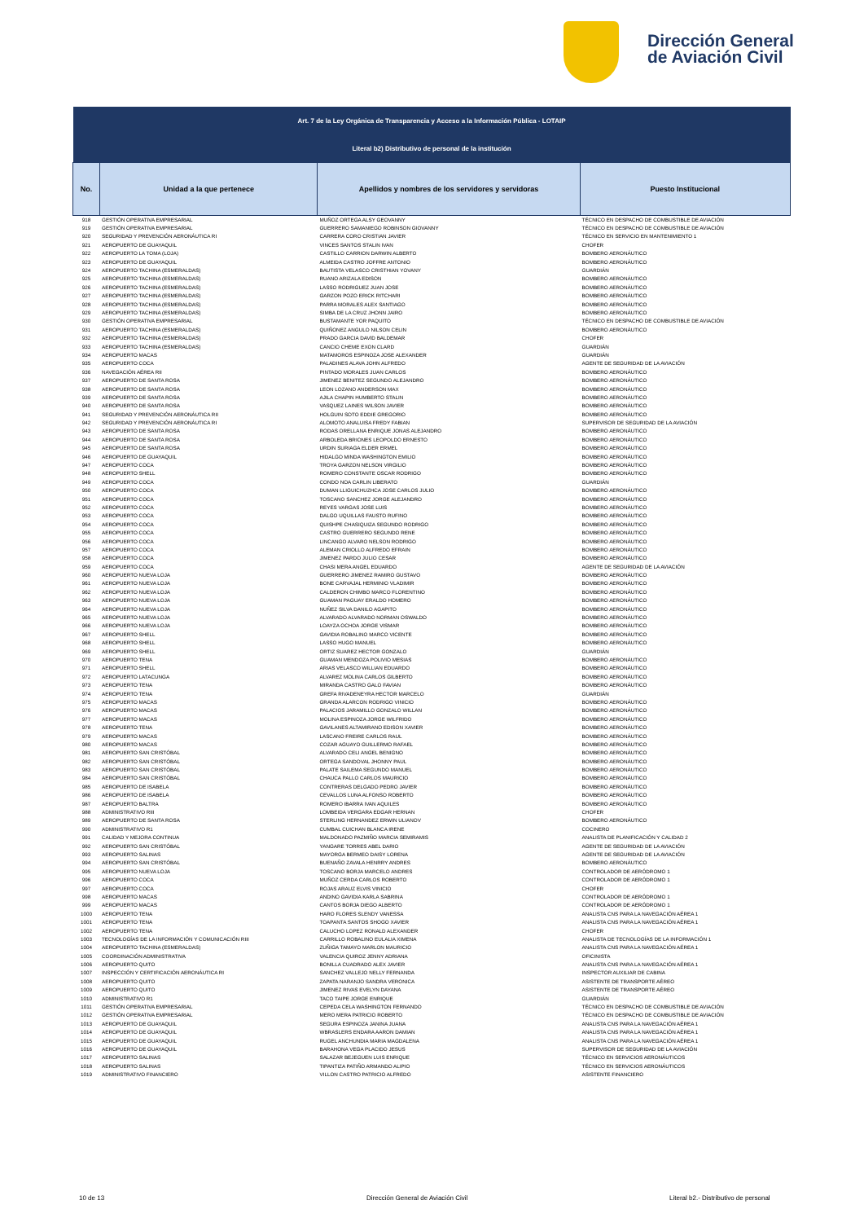Dirección General
de Aviación Civil
| Art. 7 de la Ley Orgánica de Transparencia y Acceso a la Información Pública - LOTAIP | | | |
| --- | --- | --- | --- |
| Literal b2) Distributivo de personal de la institución | | | |
| No. | Unidad a la que pertenece | Apellidos y nombres de los servidores y servidoras | Puesto Institucional |
| 918 | GESTIÓN OPERATIVA EMPRESARIAL | MUÑOZ ORTEGA ALSY GEOVANNY | TÉCNICO EN DESPACHO DE COMBUSTIBLE DE AVIACIÓN |
| 919 | GESTIÓN OPERATIVA EMPRESARIAL | GUERRERO SAMANIEGO ROBINSON GIOVANNY | TÉCNICO EN DESPACHO DE COMBUSTIBLE DE AVIACIÓN |
| 920 | SEGURIDAD Y PREVENCIÓN AERONÁUTICA RI | CARRERA CORO CRISTIAN JAVIER | TÉCNICO EN SERVICIO EN MANTENIMIENTO 1 |
| 921 | AEROPUERTO DE GUAYAQUIL | VINCES SANTOS STALIN IVAN | CHOFER |
| 922 | AEROPUERTO LA TOMA (LOJA) | CASTILLO CARRION DARWIN ALBERTO | BOMBERO AERONÁUTICO |
| 923 | AEROPUERTO DE GUAYAQUIL | ALMEIDA CASTRO JOFFRE ANTONIO | BOMBERO AERONÁUTICO |
| 924 | AEROPUERTO TACHINA (ESMERALDAS) | BAUTISTA VELASCO CRISTHIAN YOVANY | GUARDIÁN |
| 925 | AEROPUERTO TACHINA (ESMERALDAS) | RUANO ARIZALA EDISON | BOMBERO AERONÁUTICO |
| 926 | AEROPUERTO TACHINA (ESMERALDAS) | LASSO RODRIGUEZ JUAN JOSE | BOMBERO AERONÁUTICO |
| 927 | AEROPUERTO TACHINA (ESMERALDAS) | GARZON POZO ERICK RITCHARI | BOMBERO AERONÁUTICO |
| 928 | AEROPUERTO TACHINA (ESMERALDAS) | PARRA MORALES ALEX SANTIAGO | BOMBERO AERONÁUTICO |
| 929 | AEROPUERTO TACHINA (ESMERALDAS) | SIMBA DE LA CRUZ JHONN JAIRO | BOMBERO AERONÁUTICO |
| 930 | GESTIÓN OPERATIVA EMPRESARIAL | BUSTAMANTE YOR PAQUITO | TÉCNICO EN DESPACHO DE COMBUSTIBLE DE AVIACIÓN |
| 931 | AEROPUERTO TACHINA (ESMERALDAS) | QUIÑONEZ ANGULO NILSON CELIN | BOMBERO AERONÁUTICO |
| 932 | AEROPUERTO TACHINA (ESMERALDAS) | PRADO GARCIA DAVID BALDEMAR | CHOFER |
| 933 | AEROPUERTO TACHINA (ESMERALDAS) | CANCIO CHEME EXON CLARD | GUARDIÁN |
| 934 | AEROPUERTO MACAS | MATAMOROS ESPINOZA JOSE ALEXANDER | GUARDIÁN |
| 935 | AEROPUERTO COCA | PALADINES ALAVA JOHN ALFREDO | AGENTE DE SEGURIDAD DE LA AVIACIÓN |
| 936 | NAVEGACIÓN AÉREA RII | PINTADO MORALES JUAN CARLOS | BOMBERO AERONÁUTICO |
| 937 | AEROPUERTO DE SANTA ROSA | JIMENEZ BENITEZ SEGUNDO ALEJANDRO | BOMBERO AERONÁUTICO |
| 938 | AEROPUERTO DE SANTA ROSA | LEON LOZANO ANDERSON MAX | BOMBERO AERONÁUTICO |
| 939 | AEROPUERTO DE SANTA ROSA | AJILA CHAPIN HUMBERTO STALIN | BOMBERO AERONÁUTICO |
| 940 | AEROPUERTO DE SANTA ROSA | VASQUEZ LAINES WILSON JAVIER | BOMBERO AERONÁUTICO |
| 941 | SEGURIDAD Y PREVENCIÓN AERONÁUTICA RII | HOLGUIN SOTO EDDIE GREGORIO | BOMBERO AERONÁUTICO |
| 942 | SEGURIDAD Y PREVENCIÓN AERONÁUTICA RI | ALOMOTO ANALUISA FREDY FABIAN | SUPERVISOR DE SEGURIDAD DE LA AVIACIÓN |
| 943 | AEROPUERTO DE SANTA ROSA | RODAS ORELLANA ENRIQUE JONAS ALEJANDRO | BOMBERO AERONÁUTICO |
| 944 | AEROPUERTO DE SANTA ROSA | ARBOLEDA BRIONES LEOPOLDO ERNESTO | BOMBERO AERONÁUTICO |
| 945 | AEROPUERTO DE SANTA ROSA | URDIN SURIAGA ELDER ERMEL | BOMBERO AERONÁUTICO |
| 946 | AEROPUERTO DE GUAYAQUIL | HIDALGO MINDA WASHINGTON EMILIO | BOMBERO AERONÁUTICO |
| 947 | AEROPUERTO COCA | TROYA GARZON NELSON VIRGILIO | BOMBERO AERONÁUTICO |
| 948 | AEROPUERTO SHELL | ROMERO CONSTANTE OSCAR RODRIGO | BOMBERO AERONÁUTICO |
| 949 | AEROPUERTO COCA | CONDO NOA CARLIN LIBERATO | GUARDIÁN |
| 950 | AEROPUERTO COCA | DUMAN LLIGUICHUZHCA JOSE CARLOS JULIO | BOMBERO AERONÁUTICO |
| 951 | AEROPUERTO COCA | TOSCANO SANCHEZ JORGE ALEJANDRO | BOMBERO AERONÁUTICO |
| 952 | AEROPUERTO COCA | REYES VARGAS JOSE LUIS | BOMBERO AERONÁUTICO |
| 953 | AEROPUERTO COCA | DALGO UQUILLAS FAUSTO RUFINO | BOMBERO AERONÁUTICO |
| 954 | AEROPUERTO COCA | QUISHPE CHASIQUIZA SEGUNDO RODRIGO | BOMBERO AERONÁUTICO |
| 955 | AEROPUERTO COCA | CASTRO GUERRERO SEGUNDO RENE | BOMBERO AERONÁUTICO |
| 956 | AEROPUERTO COCA | LINCANGO ALVARO NELSON RODRIGO | BOMBERO AERONÁUTICO |
| 957 | AEROPUERTO COCA | ALEMAN CRIOLLO ALFREDO EFRAIN | BOMBERO AERONÁUTICO |
| 958 | AEROPUERTO COCA | JIMENEZ PARDO JULIO CESAR | BOMBERO AERONÁUTICO |
| 959 | AEROPUERTO COCA | CHASI MERA ANGEL EDUARDO | AGENTE DE SEGURIDAD DE LA AVIACIÓN |
| 960 | AEROPUERTO NUEVA LOJA | GUERRERO JIMENEZ RAMIRO GUSTAVO | BOMBERO AERONÁUTICO |
| 961 | AEROPUERTO NUEVA LOJA | BONE CARVAJAL HERMINIO VLADIMIR | BOMBERO AERONÁUTICO |
| 962 | AEROPUERTO NUEVA LOJA | CALDERON CHIMBO MARCO FLORENTINO | BOMBERO AERONÁUTICO |
| 963 | AEROPUERTO NUEVA LOJA | GUAMAN PAGUAY ERALDO HOMERO | BOMBERO AERONÁUTICO |
| 964 | AEROPUERTO NUEVA LOJA | NUÑEZ SILVA DANILO AGAPITO | BOMBERO AERONÁUTICO |
| 965 | AEROPUERTO NUEVA LOJA | ALVARADO ALVARADO NORMAN OSWALDO | BOMBERO AERONÁUTICO |
| 966 | AEROPUERTO NUEVA LOJA | LOAYZA OCHOA JORGE VISMAR | BOMBERO AERONÁUTICO |
| 967 | AEROPUERTO SHELL | GAVIDIA ROBALINO MARCO VICENTE | BOMBERO AERONÁUTICO |
| 968 | AEROPUERTO SHELL | LASSO HUGO MANUEL | BOMBERO AERONÁUTICO |
| 969 | AEROPUERTO SHELL | ORTIZ SUAREZ HECTOR GONZALO | GUARDIÁN |
| 970 | AEROPUERTO TENA | GUAMAN MENDOZA POLIVIO MESIAS | BOMBERO AERONÁUTICO |
| 971 | AEROPUERTO SHELL | ARIAS VELASCO WILLIAN EDUARDO | BOMBERO AERONÁUTICO |
| 972 | AEROPUERTO LATACUNGA | ALVAREZ MOLINA CARLOS GILBERTO | BOMBERO AERONÁUTICO |
| 973 | AEROPUERTO TENA | MIRANDA CASTRO GALO FAVIAN | BOMBERO AERONÁUTICO |
| 974 | AEROPUERTO TENA | GREFA RIVADENEYRA HECTOR MARCELO | GUARDIÁN |
| 975 | AEROPUERTO MACAS | GRANDA ALARCON RODRIGO VINICIO | BOMBERO AERONÁUTICO |
| 976 | AEROPUERTO MACAS | PALACIOS JARAMILLO GONZALO WILLAN | BOMBERO AERONÁUTICO |
| 977 | AEROPUERTO MACAS | MOLINA ESPINOZA JORGE WILFRIDO | BOMBERO AERONÁUTICO |
| 978 | AEROPUERTO TENA | GAVILANES ALTAMIRANO EDISON XAVIER | BOMBERO AERONÁUTICO |
| 979 | AEROPUERTO MACAS | LASCANO FREIRE CARLOS RAUL | BOMBERO AERONÁUTICO |
| 980 | AEROPUERTO MACAS | COZAR AGUAYO GUILLERMO RAFAEL | BOMBERO AERONÁUTICO |
| 981 | AEROPUERTO SAN CRISTÓBAL | ALVARADO CELI ANGEL BENIGNO | BOMBERO AERONÁUTICO |
| 982 | AEROPUERTO SAN CRISTÓBAL | ORTEGA SANDOVAL JHONNY PAUL | BOMBERO AERONÁUTICO |
| 983 | AEROPUERTO SAN CRISTÓBAL | PALATE SAILEMA SEGUNDO MANUEL | BOMBERO AERONÁUTICO |
| 984 | AEROPUERTO SAN CRISTÓBAL | CHAUCA PALLO CARLOS MAURICIO | BOMBERO AERONÁUTICO |
| 985 | AEROPUERTO DE ISABELA | CONTRERAS DELGADO PEDRO JAVIER | BOMBERO AERONÁUTICO |
| 986 | AEROPUERTO DE ISABELA | CEVALLOS LUNA ALFONSO ROBERTO | BOMBERO AERONÁUTICO |
| 987 | AEROPUERTO BALTRA | ROMERO IBARRA IVAN AQUILES | BOMBERO AERONÁUTICO |
| 988 | ADMINISTRATIVO RIII | LOMBEIDA VERGARA EDGAR HERNAN | CHOFER |
| 989 | AEROPUERTO DE SANTA ROSA | STERLING HERNANDEZ ERWIN ULIANOV | BOMBERO AERONÁUTICO |
| 990 | ADMINISTRATIVO R1 | CUMBAL CUICHAN BLANCA IRENE | COCINERO |
| 991 | CALIDAD Y MEJORA CONTINUA | MALDONADO PAZMIÑO MARCIA SEMIRAMIS | ANALISTA DE PLANIFICACIÓN Y CALIDAD 2 |
| 992 | AEROPUERTO SAN CRISTÓBAL | YANGARE TORRES ABEL DARIO | AGENTE DE SEGURIDAD DE LA AVIACIÓN |
| 993 | AEROPUERTO SALINAS | MAYORGA BERMEO DAISY LORENA | AGENTE DE SEGURIDAD DE LA AVIACIÓN |
| 994 | AEROPUERTO SAN CRISTÓBAL | BUENAÑO ZAVALA HENRRY ANDRES | BOMBERO AERONÁUTICO |
| 995 | AEROPUERTO NUEVA LOJA | TOSCANO BORJA MARCELO ANDRES | CONTROLADOR DE AERÓDROMO 1 |
| 996 | AEROPUERTO COCA | MUÑOZ CERDA CARLOS ROBERTO | CONTROLADOR DE AERÓDROMO 1 |
| 997 | AEROPUERTO COCA | ROJAS ARAUZ ELVIS VINICIO | CHOFER |
| 998 | AEROPUERTO MACAS | ANDINO GAVIDIA KARLA SABRINA | CONTROLADOR DE AERÓDROMO 1 |
| 999 | AEROPUERTO MACAS | CANTOS BORJA DIEGO ALBERTO | CONTROLADOR DE AERÓDROMO 1 |
| 1000 | AEROPUERTO TENA | HARO FLORES SLENDY VANESSA | ANALISTA CNS PARA LA NAVEGACIÓN AÉREA 1 |
| 1001 | AEROPUERTO TENA | TOAPANTA SANTOS SHOGO XAVIER | ANALISTA CNS PARA LA NAVEGACIÓN AÉREA 1 |
| 1002 | AEROPUERTO TENA | CALUCHO LOPEZ RONALD ALEXANDER | CHOFER |
| 1003 | TECNOLOGÍAS DE LA INFORMACIÓN Y COMUNICACIÓN RIII | CARRILLO ROBALINO EULALIA XIMENA | ANALISTA DE TECNOLOGÍAS DE LA INFORMACIÓN 1 |
| 1004 | AEROPUERTO TACHINA (ESMERALDAS) | ZUÑIGA TAMAYO MARLON MAURICIO | ANALISTA CNS PARA LA NAVEGACIÓN AÉREA 1 |
| 1005 | COORDINACIÓN ADMINISTRATIVA | VALENCIA QUIROZ JENNY ADRIANA | OFICINISTA |
| 1006 | AEROPUERTO QUITO | BONILLA CUADRADO ALEX JAVIER | ANALISTA CNS PARA LA NAVEGACIÓN AÉREA 1 |
| 1007 | INSPECCIÓN Y CERTIFICACIÓN AERONÁUTICA RI | SANCHEZ VALLEJO NELLY FERNANDA | INSPECTOR AUXILIAR DE CABINA |
| 1008 | AEROPUERTO QUITO | ZAPATA NARANJO SANDRA VERONICA | ASISTENTE DE TRANSPORTE AÉREO |
| 1009 | AEROPUERTO QUITO | JIMENEZ RIVAS EVELYN DAYANA | ASISTENTE DE TRANSPORTE AÉREO |
| 1010 | ADMINISTRATIVO R1 | TACO TAIPE JORGE ENRIQUE | GUARDIÁN |
| 1011 | GESTIÓN OPERATIVA EMPRESARIAL | CEPEDA CELA WASHINGTON FERNANDO | TÉCNICO EN DESPACHO DE COMBUSTIBLE DE AVIACIÓN |
| 1012 | GESTIÓN OPERATIVA EMPRESARIAL | MERO MERA PATRICIO ROBERTO | TÉCNICO EN DESPACHO DE COMBUSTIBLE DE AVIACIÓN |
| 1013 | AEROPUERTO DE GUAYAQUIL | SEGURA ESPINOZA JANINA JUANA | ANALISTA CNS PARA LA NAVEGACIÓN AÉREA 1 |
| 1014 | AEROPUERTO DE GUAYAQUIL | WBRASLERS ENDARA AARON DAMIAN | ANALISTA CNS PARA LA NAVEGACIÓN AÉREA 1 |
| 1015 | AEROPUERTO DE GUAYAQUIL | RUGEL ANCHUNDIA MARIA MAGDALENA | ANALISTA CNS PARA LA NAVEGACIÓN AÉREA 1 |
| 1016 | AEROPUERTO DE GUAYAQUIL | BARAHONA VEGA PLACIDO JESUS | SUPERVISOR DE SEGURIDAD DE LA AVIACIÓN |
| 1017 | AEROPUERTO SALINAS | SALAZAR BEJEGUEN LUIS ENRIQUE | TÉCNICO EN SERVICIOS AERONÁUTICOS |
| 1018 | AEROPUERTO SALINAS | TIPANTIZA PATIÑO ARMANDO ALIPIO | TÉCNICO EN SERVICIOS AERONÁUTICOS |
| 1019 | ADMINISTRATIVO FINANCIERO | VILLON CASTRO PATRICIO ALFREDO | ASISTENTE FINANCIERO |
10 de 13
Dirección General de Aviación Civil
Literal b2.- Distributivo de personal